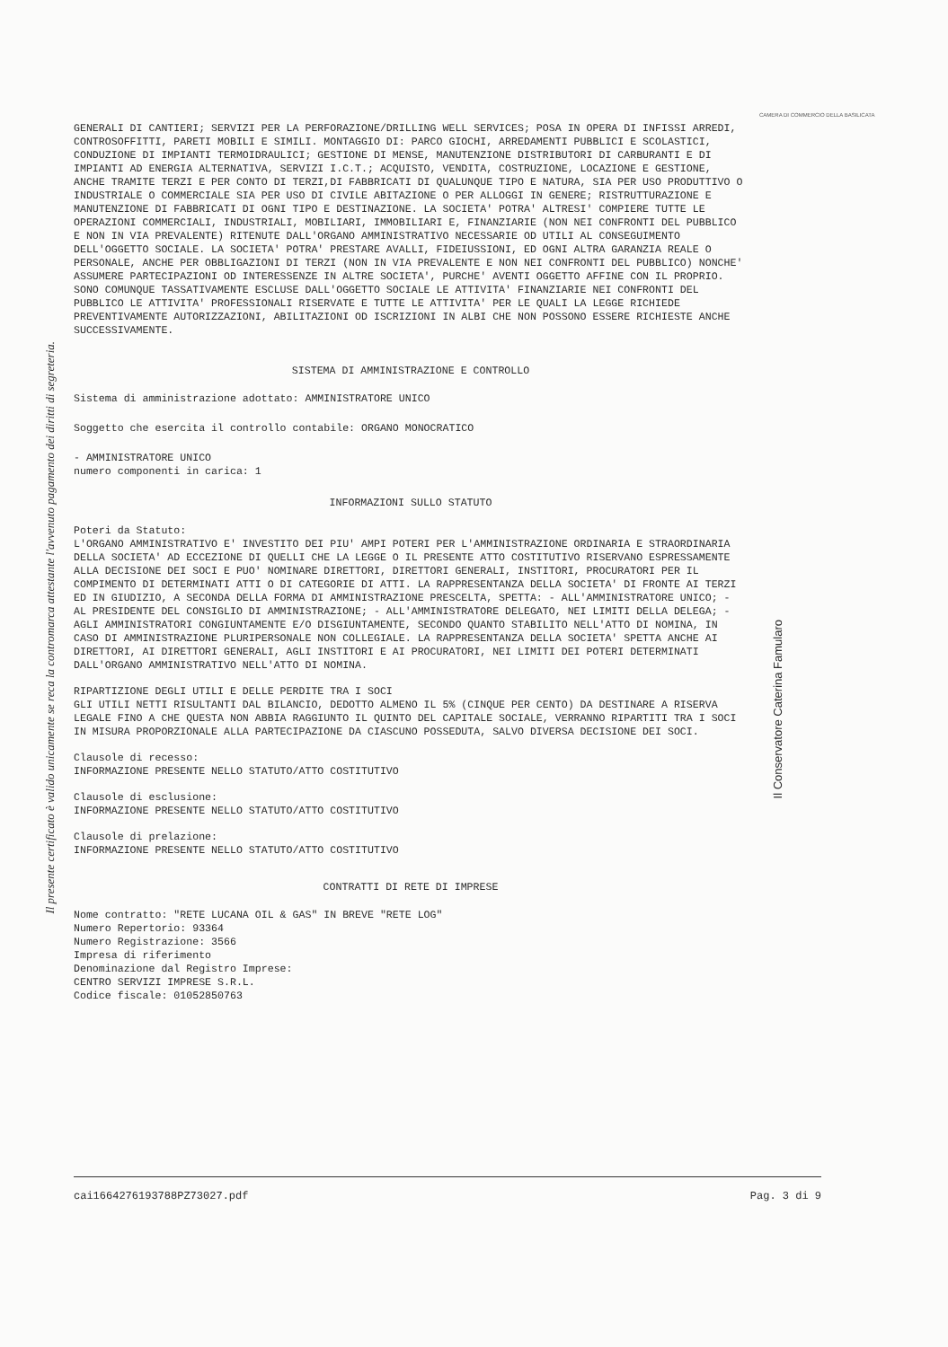Il presente certificato è valido unicamente se reca la contromarca attestante l'avvenuto pagamento dei diritti di segreteria.
CAMERA DI COMMERCIO DELLA BASILICATA
Il Conservatore Caterina Famularo
GENERALI DI CANTIERI; SERVIZI PER LA PERFORAZIONE/DRILLING WELL SERVICES; POSA IN OPERA DI INFISSI ARREDI, CONTROSOFFITTI, PARETI MOBILI E SIMILI. MONTAGGIO DI: PARCO GIOCHI, ARREDAMENTI PUBBLICI E SCOLASTICI, CONDUZIONE DI IMPIANTI TERMOIDRAULICI; GESTIONE DI MENSE, MANUTENZIONE DISTRIBUTORI DI CARBURANTI E DI IMPIANTI AD ENERGIA ALTERNATIVA, SERVIZI I.C.T.; ACQUISTO, VENDITA, COSTRUZIONE, LOCAZIONE E GESTIONE, ANCHE TRAMITE TERZI E PER CONTO DI TERZI,DI FABBRICATI DI QUALUNQUE TIPO E NATURA, SIA PER USO PRODUTTIVO O INDUSTRIALE O COMMERCIALE SIA PER USO DI CIVILE ABITAZIONE O PER ALLOGGI IN GENERE; RISTRUTTURAZIONE E MANUTENZIONE DI FABBRICATI DI OGNI TIPO E DESTINAZIONE. LA SOCIETA' POTRA' ALTRESI' COMPIERE TUTTE LE OPERAZIONI COMMERCIALI, INDUSTRIALI, MOBILIARI, IMMOBILIARI E, FINANZIARIE (NON NEI CONFRONTI DEL PUBBLICO E NON IN VIA PREVALENTE) RITENUTE DALL'ORGANO AMMINISTRATIVO NECESSARIE OD UTILI AL CONSEGUIMENTO DELL'OGGETTO SOCIALE. LA SOCIETA' POTRA' PRESTARE AVALLI, FIDEIUSSIONI, ED OGNI ALTRA GARANZIA REALE O PERSONALE, ANCHE PER OBBLIGAZIONI DI TERZI (NON IN VIA PREVALENTE E NON NEI CONFRONTI DEL PUBBLICO) NONCHE' ASSUMERE PARTECIPAZIONI OD INTERESSENZE IN ALTRE SOCIETA', PURCHE' AVENTI OGGETTO AFFINE CON IL PROPRIO. SONO COMUNQUE TASSATIVAMENTE ESCLUSE DALL'OGGETTO SOCIALE LE ATTIVITA' FINANZIARIE NEI CONFRONTI DEL PUBBLICO LE ATTIVITA' PROFESSIONALI RISERVATE E TUTTE LE ATTIVITA' PER LE QUALI LA LEGGE RICHIEDE PREVENTIVAMENTE AUTORIZZAZIONI, ABILITAZIONI OD ISCRIZIONI IN ALBI CHE NON POSSONO ESSERE RICHIESTE ANCHE SUCCESSIVAMENTE.
SISTEMA DI AMMINISTRAZIONE E CONTROLLO
Sistema di amministrazione adottato: AMMINISTRATORE UNICO
Soggetto che esercita il controllo contabile: ORGANO MONOCRATICO
- AMMINISTRATORE UNICO numero componenti in carica: 1
INFORMAZIONI SULLO STATUTO
Poteri da Statuto: L'ORGANO AMMINISTRATIVO E' INVESTITO DEI PIU' AMPI POTERI PER L'AMMINISTRAZIONE ORDINARIA E STRAORDINARIA DELLA SOCIETA' AD ECCEZIONE DI QUELLI CHE LA LEGGE O IL PRESENTE ATTO COSTITUTIVO RISERVANO ESPRESSAMENTE ALLA DECISIONE DEI SOCI E PUO' NOMINARE DIRETTORI, DIRETTORI GENERALI, INSTITORI, PROCURATORI PER IL COMPIMENTO DI DETERMINATI ATTI O DI CATEGORIE DI ATTI. LA RAPPRESENTANZA DELLA SOCIETA' DI FRONTE AI TERZI ED IN GIUDIZIO, A SECONDA DELLA FORMA DI AMMINISTRAZIONE PRESCELTA, SPETTA: - ALL'AMMINISTRATORE UNICO; - AL PRESIDENTE DEL CONSIGLIO DI AMMINISTRAZIONE; - ALL'AMMINISTRATORE DELEGATO, NEI LIMITI DELLA DELEGA; - AGLI AMMINISTRATORI CONGIUNTAMENTE E/O DISGIUNTAMENTE, SECONDO QUANTO STABILITO NELL'ATTO DI NOMINA, IN CASO DI AMMINISTRAZIONE PLURIPERSONALE NON COLLEGIALE. LA RAPPRESENTANZA DELLA SOCIETA' SPETTA ANCHE AI DIRETTORI, AI DIRETTORI GENERALI, AGLI INSTITORI E AI PROCURATORI, NEI LIMITI DEI POTERI DETERMINATI DALL'ORGANO AMMINISTRATIVO NELL'ATTO DI NOMINA.
RIPARTIZIONE DEGLI UTILI E DELLE PERDITE TRA I SOCI GLI UTILI NETTI RISULTANTI DAL BILANCIO, DEDOTTO ALMENO IL 5% (CINQUE PER CENTO) DA DESTINARE A RISERVA LEGALE FINO A CHE QUESTA NON ABBIA RAGGIUNTO IL QUINTO DEL CAPITALE SOCIALE, VERRANNO RIPARTITI TRA I SOCI IN MISURA PROPORZIONALE ALLA PARTECIPAZIONE DA CIASCUNO POSSEDUTA, SALVO DIVERSA DECISIONE DEI SOCI.
Clausole di recesso: INFORMAZIONE PRESENTE NELLO STATUTO/ATTO COSTITUTIVO
Clausole di esclusione: INFORMAZIONE PRESENTE NELLO STATUTO/ATTO COSTITUTIVO
Clausole di prelazione: INFORMAZIONE PRESENTE NELLO STATUTO/ATTO COSTITUTIVO
CONTRATTI DI RETE DI IMPRESE
Nome contratto: "RETE LUCANA OIL & GAS" IN BREVE "RETE LOG" Numero Repertorio: 93364 Numero Registrazione: 3566 Impresa di riferimento Denominazione dal Registro Imprese: CENTRO SERVIZI IMPRESE S.R.L. Codice fiscale: 01052850763
cai1664276193788PZ73027.pdf Pag. 3 di 9